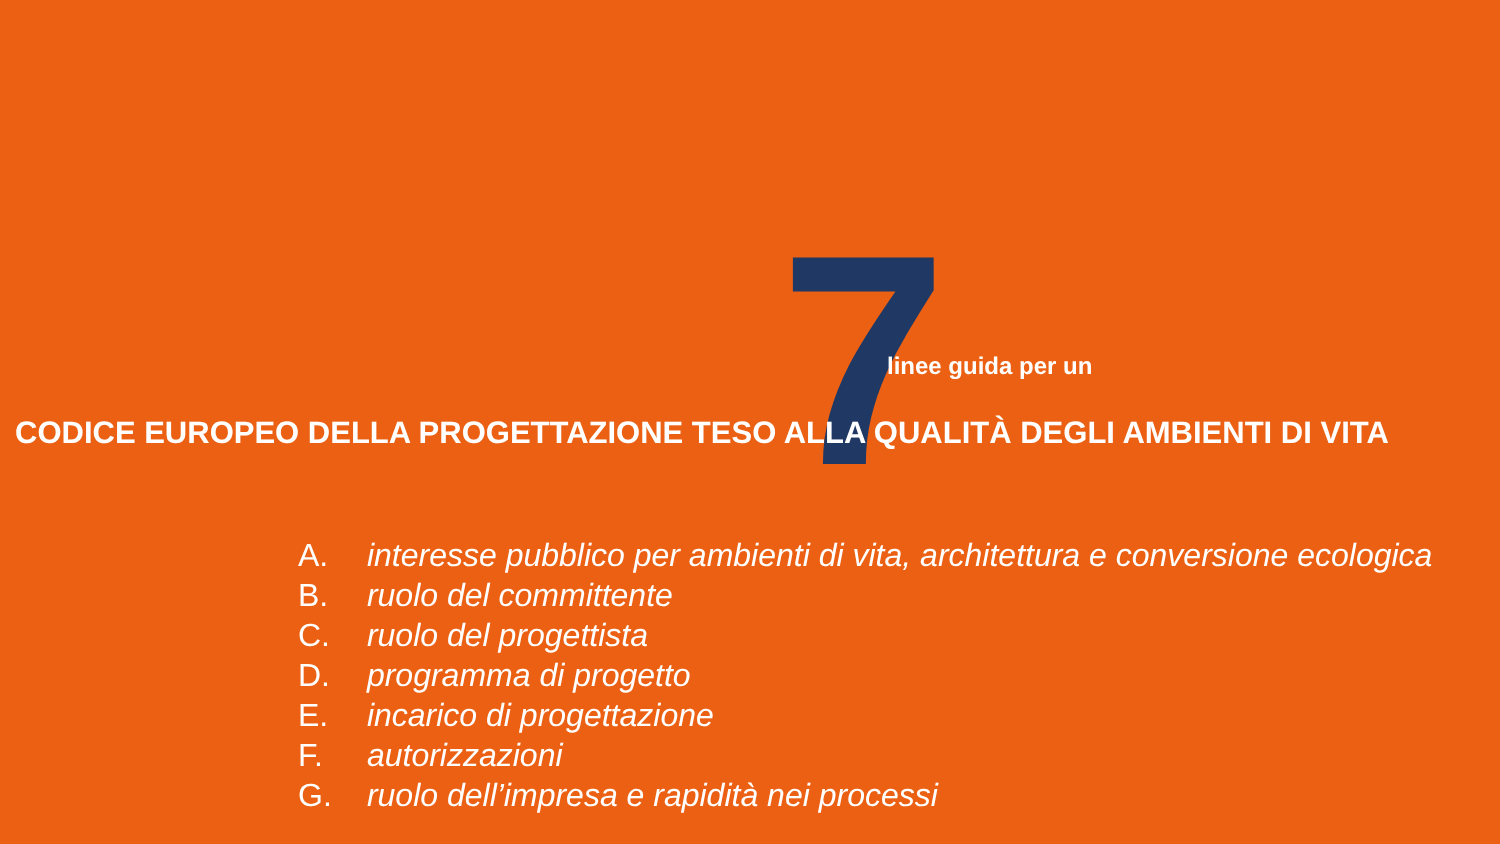7 linee guida per un
CODICE EUROPEO DELLA PROGETTAZIONE TESO ALLA QUALITÀ DEGLI AMBIENTI DI VITA
A. interesse pubblico per ambienti di vita, architettura e conversione ecologica
B. ruolo del committente
C. ruolo del progettista
D. programma di progetto
E. incarico di progettazione
F. autorizzazioni
G. ruolo dell’impresa e rapidità nei processi